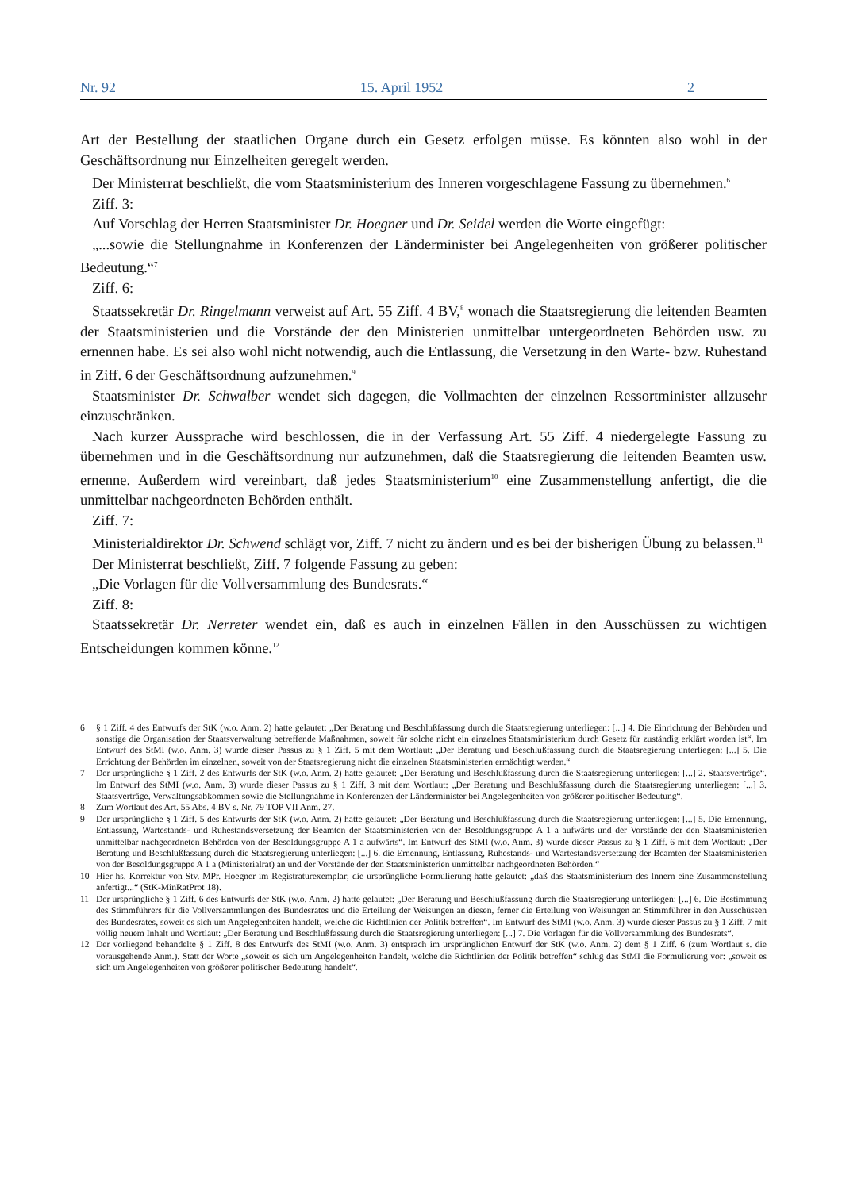Nr. 92 15. April 1952 2
Art der Bestellung der staatlichen Organe durch ein Gesetz erfolgen müsse. Es könnten also wohl in der Geschäftsordnung nur Einzelheiten geregelt werden.
Der Ministerrat beschließt, die vom Staatsministerium des Inneren vorgeschlagene Fassung zu übernehmen.<sup>6</sup>
Ziff. 3:
Auf Vorschlag der Herren Staatsminister Dr. Hoegner und Dr. Seidel werden die Worte eingefügt:
„...sowie die Stellungnahme in Konferenzen der Länderminister bei Angelegenheiten von größerer politischer Bedeutung.“<sup>7</sup>
Ziff. 6:
Staatssekretär Dr. Ringelmann verweist auf Art. 55 Ziff. 4 BV,<sup>8</sup> wonach die Staatsregierung die leitenden Beamten der Staatsministerien und die Vorstände der den Ministerien unmittelbar untergeordneten Behörden usw. zu ernennen habe. Es sei also wohl nicht notwendig, auch die Entlassung, die Versetzung in den Warte- bzw. Ruhestand in Ziff. 6 der Geschäftsordnung aufzunehmen.<sup>9</sup>
Staatsminister Dr. Schwalber wendet sich dagegen, die Vollmachten der einzelnen Ressortminister allzusehr einzuschränken.
Nach kurzer Aussprache wird beschlossen, die in der Verfassung Art. 55 Ziff. 4 niedergelegte Fassung zu übernehmen und in die Geschäftsordnung nur aufzunehmen, daß die Staatsregierung die leitenden Beamten usw. ernenne. Außerdem wird vereinbart, daß jedes Staatsministerium<sup>10</sup> eine Zusammenstellung anfertigt, die die unmittelbar nachgeordneten Behörden enthält.
Ziff. 7:
Ministerialdirektor Dr. Schwend schlägt vor, Ziff. 7 nicht zu ändern und es bei der bisherigen Übung zu belassen.<sup>11</sup>
Der Ministerrat beschließt, Ziff. 7 folgende Fassung zu geben:
„Die Vorlagen für die Vollversammlung des Bundesrats.“
Ziff. 8:
Staatssekretär Dr. Nerreter wendet ein, daß es auch in einzelnen Fällen in den Ausschüssen zu wichtigen Entscheidungen kommen könne.<sup>12</sup>
6 § 1 Ziff. 4 des Entwurfs der StK (w.o. Anm. 2) hatte gelautet: „Der Beratung und Beschlußfassung durch die Staatsregierung unterliegen: [...] 4. Die Einrichtung der Behörden und sonstige die Organisation der Staatsverwaltung betreffende Maßnahmen, soweit für solche nicht ein einzelnes Staatsministerium durch Gesetz für zuständig erklärt worden ist“. Im Entwurf des StMI (w.o. Anm. 3) wurde dieser Passus zu § 1 Ziff. 5 mit dem Wortlaut: „Der Beratung und Beschlußfassung durch die Staatsregierung unterliegen: [...] 5. Die Errichtung der Behörden im einzelnen, soweit von der Staatsregierung nicht die einzelnen Staatsministerien ermächtigt werden.“
7 Der ursprüngliche § 1 Ziff. 2 des Entwurfs der StK (w.o. Anm. 2) hatte gelautet: „Der Beratung und Beschlußfassung durch die Staatsregierung unterliegen: [...] 2. Staatsverträge“. Im Entwurf des StMI (w.o. Anm. 3) wurde dieser Passus zu § 1 Ziff. 3 mit dem Wortlaut: „Der Beratung und Beschlußfassung durch die Staatsregierung unterliegen: [...] 3. Staatsverträge, Verwaltungsabkommen sowie die Stellungnahme in Konferenzen der Länderminister bei Angelegenheiten von größerer politischer Bedeutung“.
8 Zum Wortlaut des Art. 55 Abs. 4 BV s. Nr. 79 TOP VII Anm. 27.
9 Der ursprüngliche § 1 Ziff. 5 des Entwurfs der StK (w.o. Anm. 2) hatte gelautet: „Der Beratung und Beschlußfassung durch die Staatsregierung unterliegen: [...] 5. Die Ernennung, Entlassung, Wartestands- und Ruhestandsversetzung der Beamten der Staatsministerien von der Besoldungsgruppe A 1 a aufwärts und der Vorstände der den Staatsministerien unmittelbar nachgeordneten Behörden von der Besoldungsgruppe A 1 a aufwärts“. Im Entwurf des StMI (w.o. Anm. 3) wurde dieser Passus zu § 1 Ziff. 6 mit dem Wortlaut: „Der Beratung und Beschlußfassung durch die Staatsregierung unterliegen: [...] 6. die Ernennung, Entlassung, Ruhestands- und Wartestandsversetzung der Beamten der Staatsministerien von der Besoldungsgruppe A 1 a (Ministerialrat) an und der Vorstände der den Staatsministerien unmittelbar nachgeordneten Behörden.“
10 Hier hs. Korrektur von Stv. MPr. Hoegner im Registraturexemplar; die ursprüngliche Formulierung hatte gelautet: „daß das Staatsministerium des Innern eine Zusammenstellung anfertigt...“ (StK-MinRatProt 18).
11 Der ursprüngliche § 1 Ziff. 6 des Entwurfs der StK (w.o. Anm. 2) hatte gelautet: „Der Beratung und Beschlußfassung durch die Staatsregierung unterliegen: [...] 6. Die Bestimmung des Stimmführers für die Vollversammlungen des Bundesrates und die Erteilung der Weisungen an diesen, ferner die Erteilung von Weisungen an Stimmführer in den Ausschüssen des Bundesrates, soweit es sich um Angelegenheiten handelt, welche die Richtlinien der Politik betreffen“. Im Entwurf des StMI (w.o. Anm. 3) wurde dieser Passus zu § 1 Ziff. 7 mit völlig neuem Inhalt und Wortlaut: „Der Beratung und Beschlußfassung durch die Staatsregierung unterliegen: [...] 7. Die Vorlagen für die Vollversammlung des Bundesrats“.
12 Der vorliegend behandelte § 1 Ziff. 8 des Entwurfs des StMI (w.o. Anm. 3) entsprach im ursprünglichen Entwurf der StK (w.o. Anm. 2) dem § 1 Ziff. 6 (zum Wortlaut s. die vorausgehende Anm.). Statt der Worte „soweit es sich um Angelegenheiten handelt, welche die Richtlinien der Politik betreffen“ schlug das StMI die Formulierung vor: „soweit es sich um Angelegenheiten von größerer politischer Bedeutung handelt“.